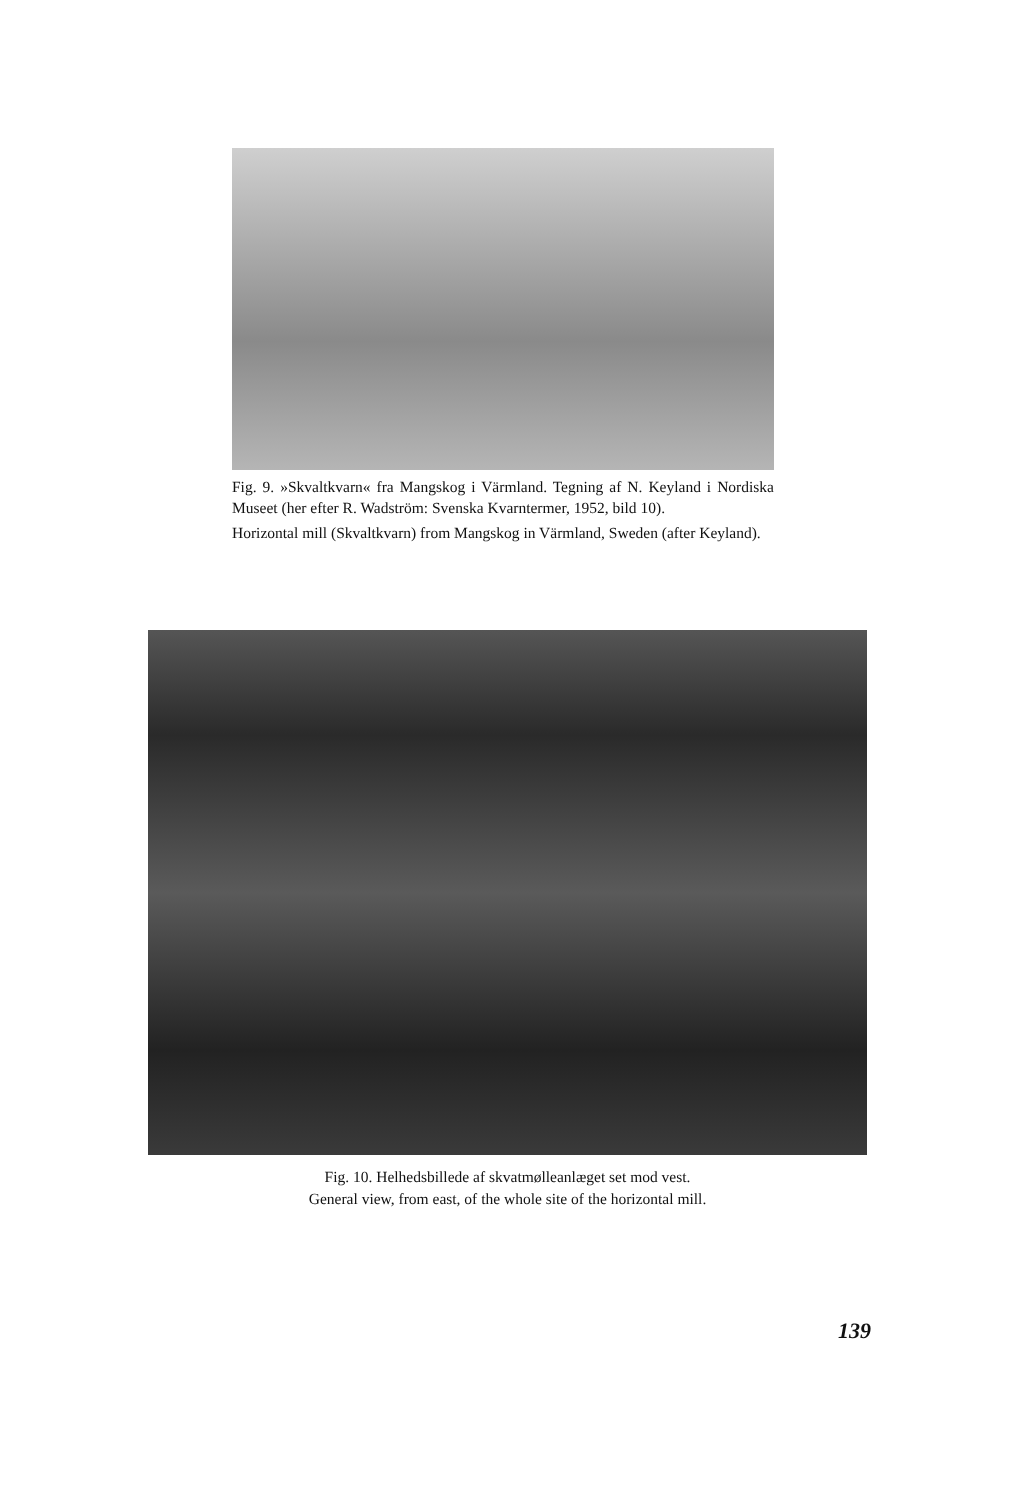Fig. 9. »Skvaltkvarn« fra Mangskog i Värmland. Tegning af N. Keyland i Nordiska Museet (her efter R. Wadström: Svenska Kvarntermer, 1952, bild 10).
Horizontal mill (Skvaltkvarn) from Mangskog in Värmland, Sweden (after Keyland).
Fig. 10. Helhedsbillede af skvatmølleanlæget set mod vest.
General view, from east, of the whole site of the horizontal mill.
139